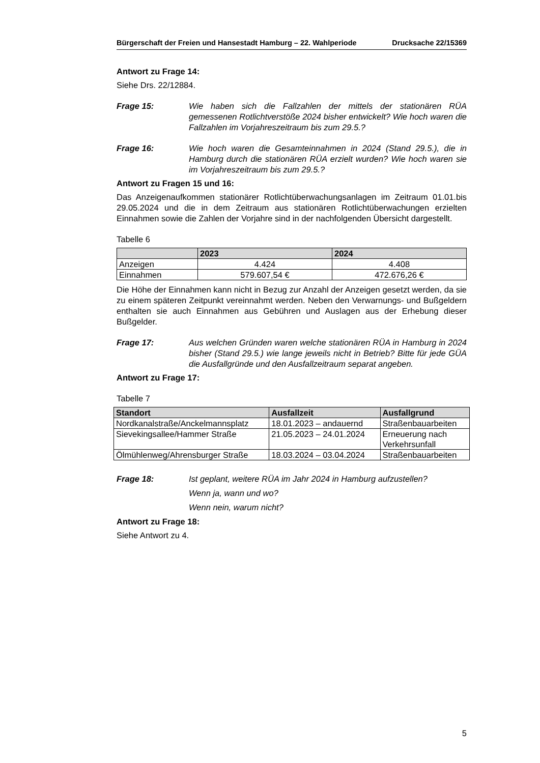Bürgerschaft der Freien und Hansestadt Hamburg – 22. Wahlperiode Drucksache 22/15369
Antwort zu Frage 14:
Siehe Drs. 22/12884.
Frage 15: Wie haben sich die Fallzahlen der mittels der stationären RÜA gemessenen Rotlichtverstöße 2024 bisher entwickelt? Wie hoch waren die Fallzahlen im Vorjahreszeitraum bis zum 29.5.?
Frage 16: Wie hoch waren die Gesamteinnahmen in 2024 (Stand 29.5.), die in Hamburg durch die stationären RÜA erzielt wurden? Wie hoch waren sie im Vorjahreszeitraum bis zum 29.5.?
Antwort zu Fragen 15 und 16:
Das Anzeigenaufkommen stationärer Rotlichtüberwachungsanlagen im Zeitraum 01.01.bis 29.05.2024 und die in dem Zeitraum aus stationären Rotlichtüberwachungen erzielten Einnahmen sowie die Zahlen der Vorjahre sind in der nachfolgenden Übersicht dargestellt.
Tabelle 6
| | 2023 | 2024 |
| --- | --- | --- |
| Anzeigen | 4.424 | 4.408 |
| Einnahmen | 579.607,54 € | 472.676,26 € |
Die Höhe der Einnahmen kann nicht in Bezug zur Anzahl der Anzeigen gesetzt werden, da sie zu einem späteren Zeitpunkt vereinnahmt werden. Neben den Verwarnungs- und Bußgeldern enthalten sie auch Einnahmen aus Gebühren und Auslagen aus der Erhebung dieser Bußgelder.
Frage 17: Aus welchen Gründen waren welche stationären RÜA in Hamburg in 2024 bisher (Stand 29.5.) wie lange jeweils nicht in Betrieb? Bitte für jede GÜA die Ausfallgründe und den Ausfallzeitraum separat angeben.
Antwort zu Frage 17:
Tabelle 7
| Standort | Ausfallzeit | Ausfallgrund |
| --- | --- | --- |
| Nordkanalstraße/Anckelmannsplatz | 18.01.2023 – andauernd | Straßenbauarbeiten |
| Sievekingsallee/Hammer Straße | 21.05.2023 – 24.01.2024 | Erneuerung nach Verkehrsunfall |
| Ölmühlenweg/Ahrensburger Straße | 18.03.2024 – 03.04.2024 | Straßenbauarbeiten |
Frage 18: Ist geplant, weitere RÜA im Jahr 2024 in Hamburg aufzustellen?
Wenn ja, wann und wo?
Wenn nein, warum nicht?
Antwort zu Frage 18:
Siehe Antwort zu 4.
5